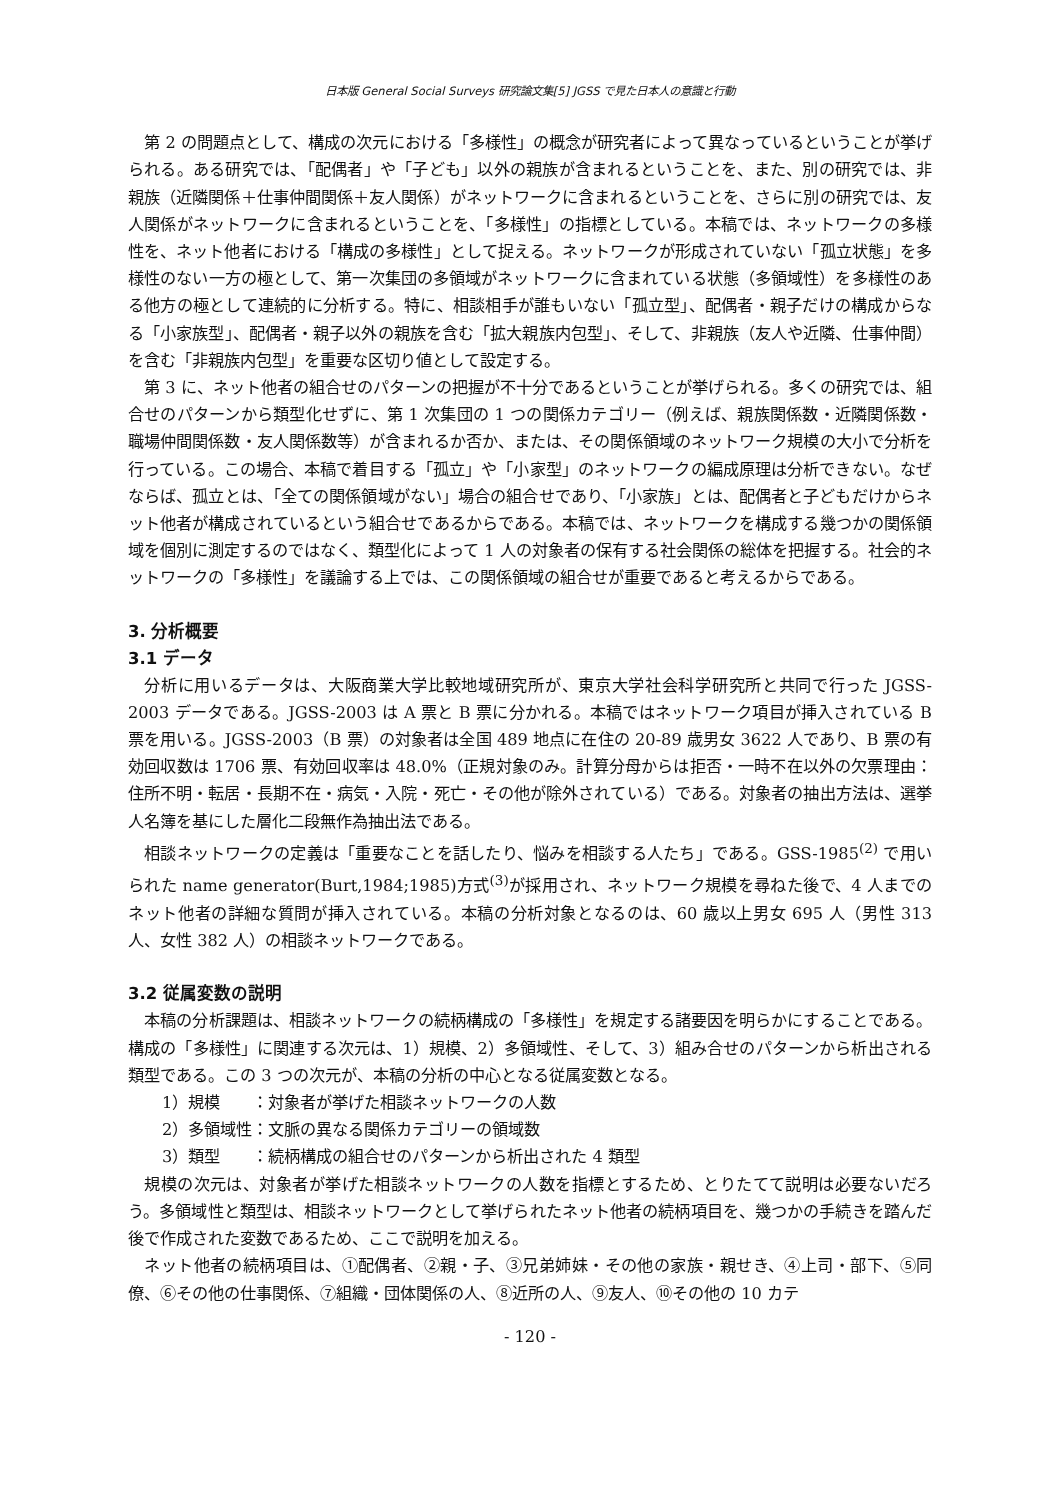日本版 General Social Surveys 研究論文集[5] JGSS で見た日本人の意識と行動
第 2 の問題点として、構成の次元における「多様性」の概念が研究者によって異なっているということが挙げられる。ある研究では、「配偶者」や「子ども」以外の親族が含まれるということを、また、別の研究では、非親族（近隣関係＋仕事仲間関係＋友人関係）がネットワークに含まれるということを、さらに別の研究では、友人関係がネットワークに含まれるということを、「多様性」の指標としている。本稿では、ネットワークの多様性を、ネット他者における「構成の多様性」として捉える。ネットワークが形成されていない「孤立状態」を多様性のない一方の極として、第一次集団の多領域がネットワークに含まれている状態（多領域性）を多様性のある他方の極として連続的に分析する。特に、相談相手が誰もいない「孤立型」、配偶者・親子だけの構成からなる「小家族型」、配偶者・親子以外の親族を含む「拡大親族内包型」、そして、非親族（友人や近隣、仕事仲間）を含む「非親族内包型」を重要な区切り値として設定する。
第 3 に、ネット他者の組合せのパターンの把握が不十分であるということが挙げられる。多くの研究では、組合せのパターンから類型化せずに、第 1 次集団の 1 つの関係カテゴリー（例えば、親族関係数・近隣関係数・職場仲間関係数・友人関係数等）が含まれるか否か、または、その関係領域のネットワーク規模の大小で分析を行っている。この場合、本稿で着目する「孤立」や「小家型」のネットワークの編成原理は分析できない。なぜならば、孤立とは、「全ての関係領域がない」場合の組合せであり、「小家族」とは、配偶者と子どもだけからネット他者が構成されているという組合せであるからである。本稿では、ネットワークを構成する幾つかの関係領域を個別に測定するのではなく、類型化によって 1 人の対象者の保有する社会関係の総体を把握する。社会的ネットワークの「多様性」を議論する上では、この関係領域の組合せが重要であると考えるからである。
3. 分析概要
3.1 データ
分析に用いるデータは、大阪商業大学比較地域研究所が、東京大学社会科学研究所と共同で行った JGSS-2003 データである。JGSS-2003 は A 票と B 票に分かれる。本稿ではネットワーク項目が挿入されている B 票を用いる。JGSS-2003（B 票）の対象者は全国 489 地点に在住の 20-89 歳男女 3622 人であり、B 票の有効回収数は 1706 票、有効回収率は 48.0%（正規対象のみ。計算分母からは拒否・一時不在以外の欠票理由：住所不明・転居・長期不在・病気・入院・死亡・その他が除外されている）である。対象者の抽出方法は、選挙人名簿を基にした層化二段無作為抽出法である。
相談ネットワークの定義は「重要なことを話したり、悩みを相談する人たち」である。GSS-1985<sup>(2)</sup> で用いられた name generator(Burt,1984;1985)方式<sup>(3)</sup>が採用され、ネットワーク規模を尋ねた後で、4 人までのネット他者の詳細な質問が挿入されている。本稿の分析対象となるのは、60 歳以上男女 695 人（男性 313 人、女性 382 人）の相談ネットワークである。
3.2 従属変数の説明
本稿の分析課題は、相談ネットワークの続柄構成の「多様性」を規定する諸要因を明らかにすることである。構成の「多様性」に関連する次元は、1）規模、2）多領域性、そして、3）組み合せのパターンから析出される類型である。この 3 つの次元が、本稿の分析の中心となる従属変数となる。
1）規模　　：対象者が挙げた相談ネットワークの人数
2）多領域性：文脈の異なる関係カテゴリーの領域数
3）類型　　：続柄構成の組合せのパターンから析出された 4 類型
規模の次元は、対象者が挙げた相談ネットワークの人数を指標とするため、とりたてて説明は必要ないだろう。多領域性と類型は、相談ネットワークとして挙げられたネット他者の続柄項目を、幾つかの手続きを踏んだ後で作成された変数であるため、ここで説明を加える。
ネット他者の続柄項目は、①配偶者、②親・子、③兄弟姉妹・その他の家族・親せき、④上司・部下、⑤同僚、⑥その他の仕事関係、⑦組織・団体関係の人、⑧近所の人、⑨友人、⑩その他の 10 カテ
- 120 -